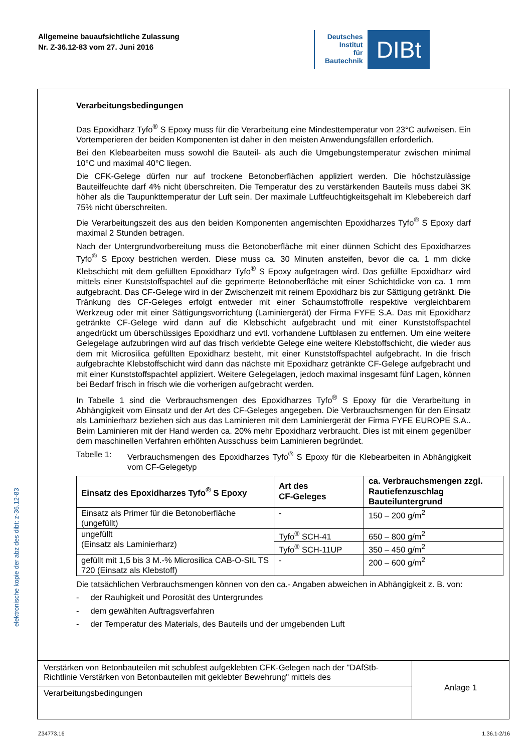Allgemeine bauaufsichtliche Zulassung
Nr. Z-36.12-83 vom 27. Juni 2016
Deutsches
Institut
für
Bautechnik
DIBt
Verarbeitungsbedingungen
Das Epoxidharz Tyfo<sup>®</sup> S Epoxy muss für die Verarbeitung eine Mindesttemperatur von 23°C aufweisen. Ein Vortemperieren der beiden Komponenten ist daher in den meisten Anwendungsfällen erforderlich.
Bei den Klebearbeiten muss sowohl die Bauteil- als auch die Umgebungstemperatur zwischen minimal 10°C und maximal 40°C liegen.
Die CFK-Gelege dürfen nur auf trockene Betonoberflächen appliziert werden. Die höchstzulässige Bauteilfeuchte darf 4% nicht überschreiten. Die Temperatur des zu verstärkenden Bauteils muss dabei 3K höher als die Taupunkttemperatur der Luft sein. Der maximale Luftfeuchtigkeitsgehalt im Klebebereich darf 75% nicht überschreiten.
Die Verarbeitungszeit des aus den beiden Komponenten angemischten Epoxidharzes Tyfo<sup>®</sup> S Epoxy darf maximal 2 Stunden betragen.
Nach der Untergrundvorbereitung muss die Betonoberfläche mit einer dünnen Schicht des Epoxidharzes Tyfo<sup>®</sup> S Epoxy bestrichen werden. Diese muss ca. 30 Minuten ansteifen, bevor die ca. 1 mm dicke Klebschicht mit dem gefüllten Epoxidharz Tyfo<sup>®</sup> S Epoxy aufgetragen wird. Das gefüllte Epoxidharz wird mittels einer Kunststoffspachtel auf die geprimerte Betonoberfläche mit einer Schichtdicke von ca. 1 mm aufgebracht. Das CF-Gelege wird in der Zwischenzeit mit reinem Epoxidharz bis zur Sättigung getränkt. Die Tränkung des CF-Geleges erfolgt entweder mit einer Schaumstoffrolle respektive vergleichbarem Werkzeug oder mit einer Sättigungsvorrichtung (Laminiergerät) der Firma FYFE S.A. Das mit Epoxidharz getränkte CF-Gelege wird dann auf die Klebschicht aufgebracht und mit einer Kunststoffspachtel angedrückt um überschüssiges Epoxidharz und evtl. vorhandene Luftblasen zu entfernen. Um eine weitere Gelegelage aufzubringen wird auf das frisch verklebte Gelege eine weitere Klebstoffschicht, die wieder aus dem mit Microsilica gefüllten Epoxidharz besteht, mit einer Kunststoffspachtel aufgebracht. In die frisch aufgebrachte Klebstoffschicht wird dann das nächste mit Epoxidharz getränkte CF-Gelege aufgebracht und mit einer Kunststoffspachtel appliziert. Weitere Gelegelagen, jedoch maximal insgesamt fünf Lagen, können bei Bedarf frisch in frisch wie die vorherigen aufgebracht werden.
In Tabelle 1 sind die Verbrauchsmengen des Epoxidharzes Tyfo<sup>®</sup> S Epoxy für die Verarbeitung in Abhängigkeit vom Einsatz und der Art des CF-Geleges angegeben. Die Verbrauchsmengen für den Einsatz als Laminierharz beziehen sich aus das Laminieren mit dem Laminiergerät der Firma FYFE EUROPE S.A.. Beim Laminieren mit der Hand werden ca. 20% mehr Epoxidharz verbraucht. Dies ist mit einem gegenüber dem maschinellen Verfahren erhöhten Ausschuss beim Laminieren begründet.
Tabelle 1: Verbrauchsmengen des Epoxidharzes Tyfo<sup>®</sup> S Epoxy für die Klebearbeiten in Abhängigkeit vom CF-Gelegetyp
| Einsatz des Epoxidharzes Tyfo<sup>®</sup> S Epoxy | Art des CF-Geleges | ca. Verbrauchsmengen zzgl. Rautiefenzuschlag Bauteiluntergrund |
| --- | --- | --- |
| Einsatz als Primer für die Betonoberfläche (ungefüllt) | - | 150 – 200 g/m<sup>2</sup> |
| ungefüllt (Einsatz als Laminierharz) | Tyfo<sup>®</sup> SCH-41 | 650 – 800 g/m<sup>2</sup> |
| | Tyfo<sup>®</sup> SCH-11UP | 350 – 450 g/m<sup>2</sup> |
| gefüllt mit 1,5 bis 3 M.-% Microsilica CAB-O-SIL TS 720 (Einsatz als Klebstoff) | - | 200 – 600 g/m<sup>2</sup> |
Die tatsächlichen Verbrauchsmengen können von den ca.- Angaben abweichen in Abhängigkeit z. B. von:
- der Rauhigkeit und Porosität des Untergrundes
- dem gewählten Auftragsverfahren
- der Temperatur des Materials, des Bauteils und der umgebenden Luft
Verstärken von Betonbauteilen mit schubfest aufgeklebten CFK-Gelegen nach der "DAfStb-Richtlinie Verstärken von Betonbauteilen mit geklebter Bewehrung" mittels des
Verarbeitungsbedingungen
Anlage 1
elektronische kopie der abz des dibt: z-36.12-83
Z34773.16 1.36.1-2/16